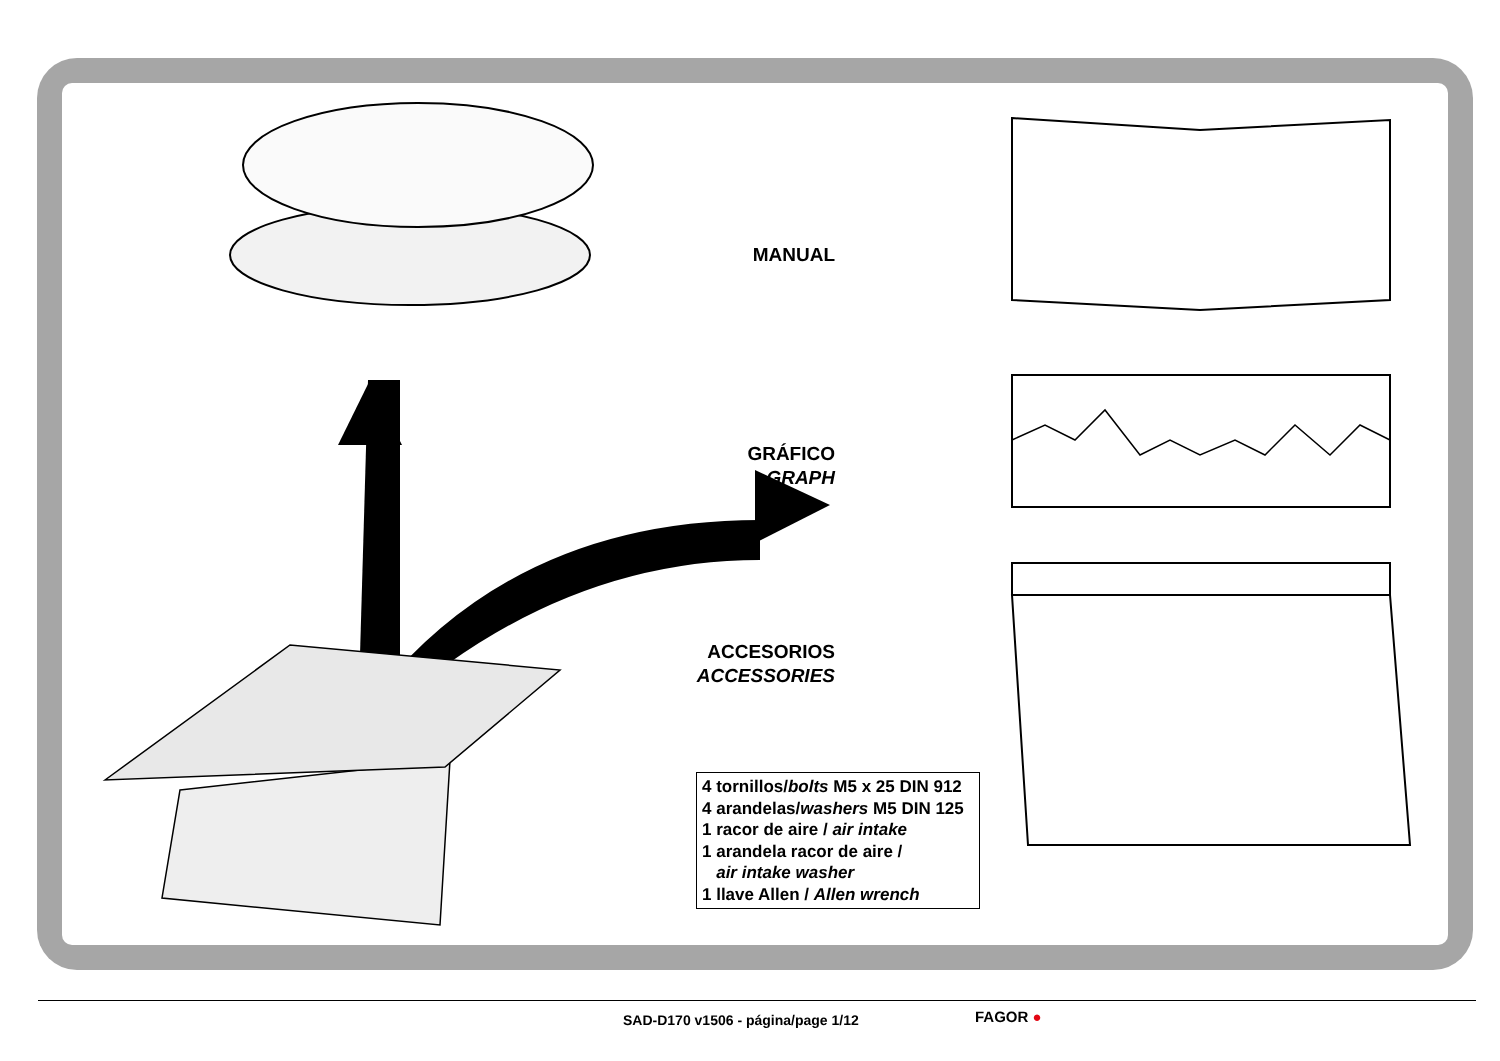MANUAL
GRÁFICO
GRAPH
ACCESORIOS
ACCESSORIES
4 tornillos/bolts M5 x 25 DIN 912
4 arandelas/washers M5 DIN 125
1 racor de aire / air intake
1 arandela racor de aire /
air intake washer
1 llave Allen / Allen wrench
SAD-D170 v1506 - página/page 1/12
FAGOR ●